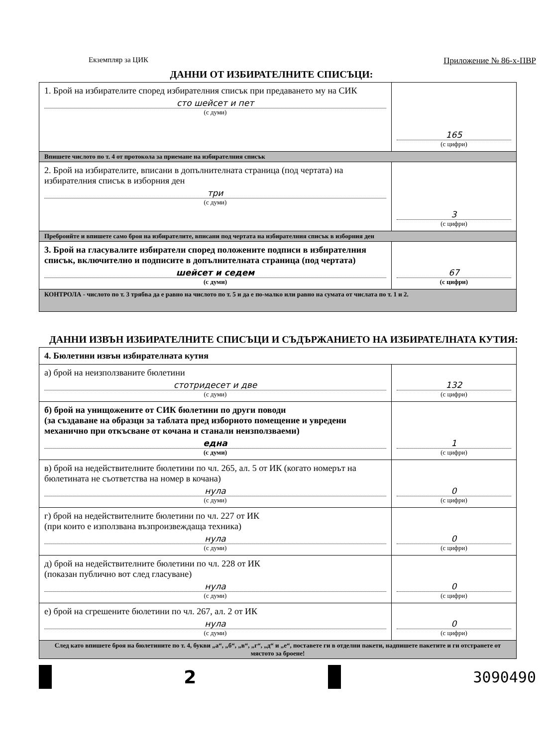Екземпляр за ЦИК Приложение № 86-х-ПВР
ДАННИ ОТ ИЗБИРАТЕЛНИТЕ СПИСЪЦИ:
| 1. Брой на избирателите според избирателния списък при предаването му на СИК сто шейсет и пет (с думи) | 165 (с цифри) |
| Впишете числото по т. 4 от протокола за приемане на избирателния списък | |
| 2. Брой на избирателите, вписани в допълнителната страница (под чертата) на избирателния списък в изборния ден три (с думи) | 3 (с цифри) |
| Преброийте и впишете само броя на избирателите, вписани под чертата на избирателния списък в изборния ден | |
| 3. Брой на гласувалите избиратели според положените подписи в избирателния списък, включително и подписите в допълнителната страница (под чертата) шейсет и седем (с думи) | 67 (с цифри) |
| КОНТРОЛА - числото по т. 3 трябва да е равно на числото по т. 5 и да е по-малко или равно на сумата от числата по т. 1 и 2. | |
ДАННИ ИЗВЪН ИЗБИРАТЕЛНИТЕ СПИСЪЦИ И СЪДЪРЖАНИЕТО НА ИЗБИРАТЕЛНАТА КУТИЯ:
| 4. Бюлетини извън избирателната кутия | |
| а) брой на неизползваните бюлетини стотридесет и две (с думи) | 132 (с цифри) |
| б) брой на унищожените от СИК бюлетини по други поводи (за създаване на образци за таблата пред изборното помещение и увредени механично при откъсване от кочана и станали неизползваеми) една (с думи) | 1 (с цифри) |
| в) брой на недействителните бюлетини по чл. 265, ал. 5 от ИК (когато номерът на бюлетината не съответства на номер в кочана) нула (с думи) | 0 (с цифри) |
| г) брой на недействителните бюлетини по чл. 227 от ИК (при които е използвана възпроизвеждаща техника) нула (с думи) | 0 (с цифри) |
| д) брой на недействителните бюлетини по чл. 228 от ИК (показан публично вот след гласуване) нула (с думи) | 0 (с цифри) |
| е) брой на сгрешените бюлетини по чл. 267, ал. 2 от ИК нула (с думи) | 0 (с цифри) |
| След като впишете броя на бюлетините по т. 4, букви „а“, „б“, „в“, „г“, „д“ и „е“, поставете ги в отделни пакети, надпишете пакетите и ги отстранете от мястото за броене! | |
2
3090490